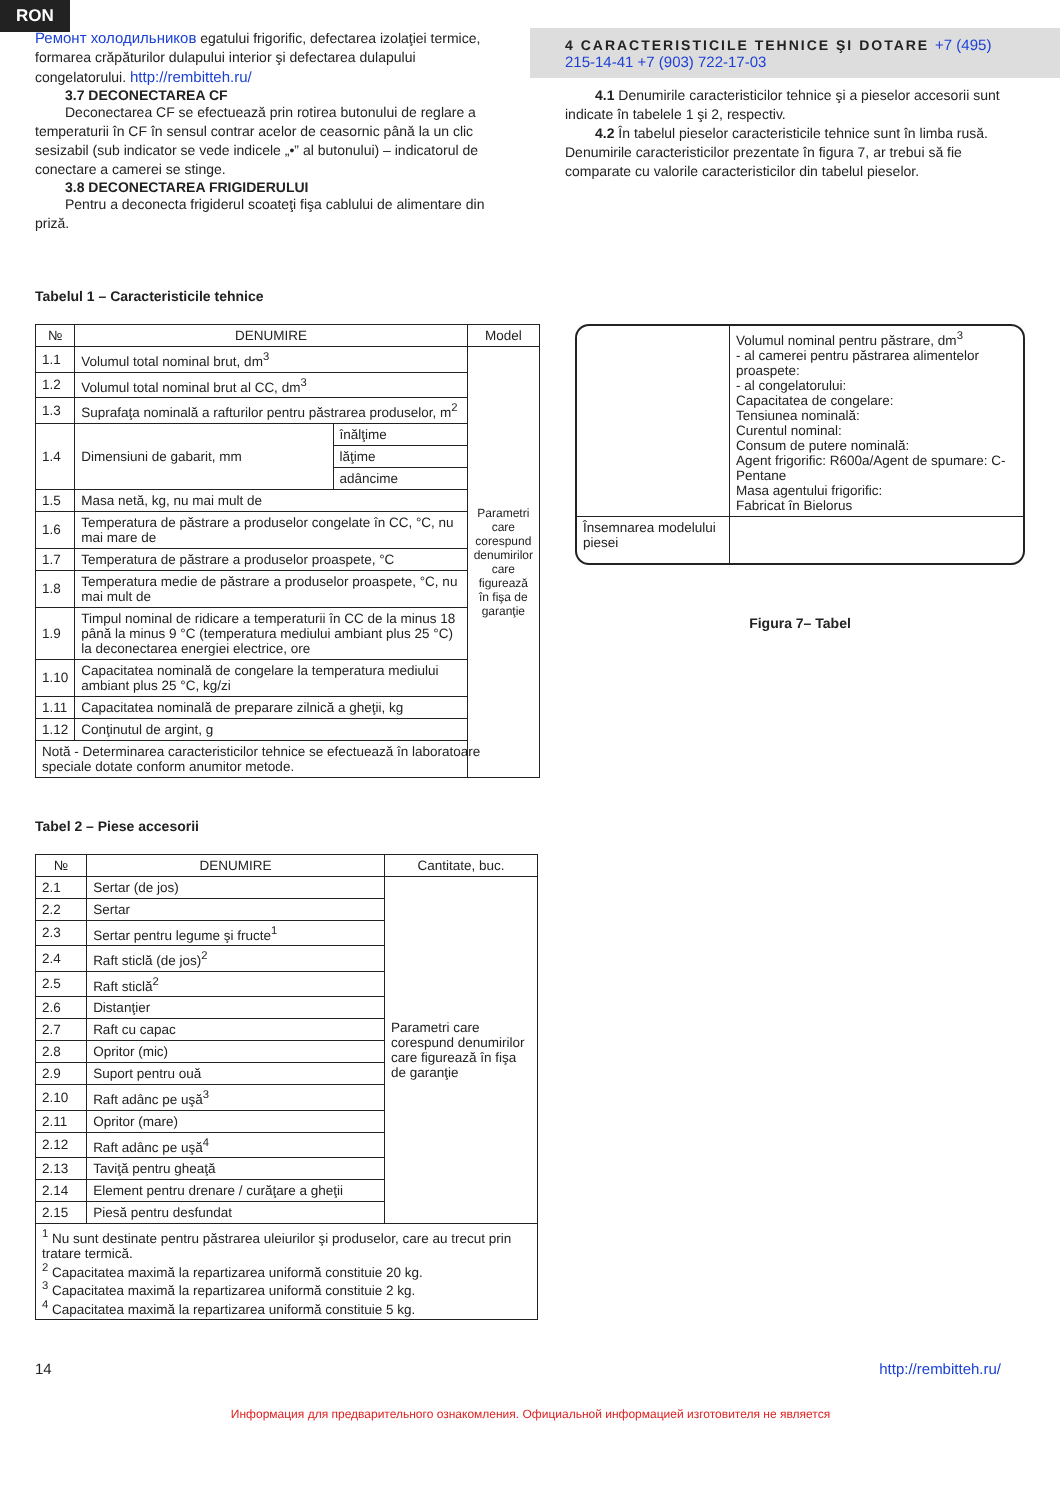RON
Ремонт холодильников egatului frigorific, defectarea izolaţiei termice, formarea crăpăturilor dulapului interior şi defectarea dulapului congelatorului. http://rembitteh.ru/
3.7 DECONECTAREA CF
Deconectarea CF se efectuează prin rotirea butonului de reglare a temperaturii în CF în sensul contrar acelor de ceasornic până la un clic sesizabil (sub indicator se vede indicele „•” al butonului) – indicatorul de conectare a camerei se stinge.
3.8 DECONECTAREA FRIGIDERULUI
Pentru a deconecta frigiderul scoateţi fişa cablului de alimentare din priză.
4 CARACTERISTICILE TEHNICE ŞI DOTARE +7 (495) 215-14-41 +7 (903) 722-17-03
4.1 Denumirile caracteristicilor tehnice şi a pieselor accesorii sunt indicate în tabelele 1 şi 2, respectiv.
4.2 În tabelul pieselor caracteristicile tehnice sunt în limba rusă. Denumirile caracteristicilor prezentate în figura 7, ar trebui să fie comparate cu valorile caracteristicilor din tabelul pieselor.
Tabelul 1 – Caracteristicile tehnice
| № | DENUMIRE | | Model |
| --- | --- | --- | --- |
| 1.1 | Volumul total nominal brut, dm<sup>3</sup> | | Parametri care corespund denumirilor care figurează în fişa de garanţie |
| 1.2 | Volumul total nominal brut al CC, dm<sup>3</sup> | | |
| 1.3 | Suprafaţa nominală a rafturilor pentru păstrarea produselor, m<sup>2</sup> | | |
| 1.4 | Dimensiuni de gabarit, mm | înălţime | |
| | | lăţime | |
| | | adâncime | |
| 1.5 | Masa netă, kg, nu mai mult de | | |
| 1.6 | Temperatura de păstrare a produselor congelate în CC, °C, nu mai mare de | | |
| 1.7 | Temperatura de păstrare a produselor proaspete, °C | | |
| 1.8 | Temperatura medie de păstrare a produselor proaspete, °C, nu mai mult de | | |
| 1.9 | Timpul nominal de ridicare a temperaturii în CC de la minus 18 până la minus 9 °C (temperatura mediului ambiant plus 25 °C) la deconectarea energiei electrice, ore | | |
| 1.10 | Capacitatea nominală de congelare la temperatura mediului ambiant plus 25 °C, kg/zi | | |
| 1.11 | Capacitatea nominală de preparare zilnică a gheţii, kg | | |
| 1.12 | Conţinutul de argint, g | | |
| Notă - Determinarea caracteristicilor tehnice se efectuează în laboratoare speciale dotate conform anumitor metode. | | | |
Tabel 2 – Piese accesorii
| № | DENUMIRE | Cantitate, buc. |
| --- | --- | --- |
| 2.1 | Sertar (de jos) | Parametri care corespund denumirilor care figurează în fişa de garanţie |
| 2.2 | Sertar | |
| 2.3 | Sertar pentru legume şi fructe<sup>1</sup> | |
| 2.4 | Raft sticlă (de jos)<sup>2</sup> | |
| 2.5 | Raft sticlă<sup>2</sup> | |
| 2.6 | Distanţier | |
| 2.7 | Raft cu capac | |
| 2.8 | Opritor (mic) | |
| 2.9 | Suport pentru ouă | |
| 2.10 | Raft adânc pe uşă<sup>3</sup> | |
| 2.11 | Opritor (mare) | |
| 2.12 | Raft adânc pe uşă<sup>4</sup> | |
| 2.13 | Taviţă pentru gheaţă | |
| 2.14 | Element pentru drenare / curăţare a gheţii | |
| 2.15 | Piesă pentru desfundat | |
| <sup>1</sup> Nu sunt destinate pentru păstrarea uleiurilor şi produselor, care au trecut prin tratare termică. <sup>2</sup> Capacitatea maximă la repartizarea uniformă constituie 20 kg. <sup>3</sup> Capacitatea maximă la repartizarea uniformă constituie 2 kg. <sup>4</sup> Capacitatea maximă la repartizarea uniformă constituie 5 kg. | | |
| | Volumul nominal pentru păstrare, dm<sup>3</sup> - al camerei pentru păstrarea alimentelor proaspete: - al congelatorului: Capacitatea de congelare: Tensiunea nominală: Curentul nominal: Consum de putere nominală: Agent frigorific: R600a/Agent de spumare: C-Pentane Masa agentului frigorific: Fabricat în Bielorus |
| Însemnarea modelului piesei | |
Figura 7– Tabel
14 http://rembitteh.ru/
Информация для предварительного ознакомления. Официальной информацией изготовителя не является